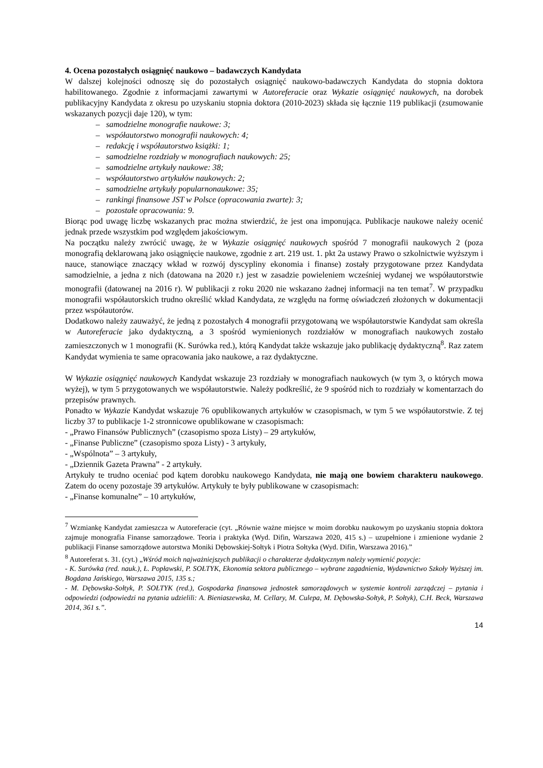4. Ocena pozostałych osiągnięć naukowo – badawczych Kandydata
W dalszej kolejności odnoszę się do pozostałych osiągnięć naukowo-badawczych Kandydata do stopnia doktora habilitowanego. Zgodnie z informacjami zawartymi w Autoreferacie oraz Wykazie osiągnięć naukowych, na dorobek publikacyjny Kandydata z okresu po uzyskaniu stopnia doktora (2010-2023) składa się łącznie 119 publikacji (zsumowanie wskazanych pozycji daje 120), w tym:
– samodzielne monografie naukowe: 3;
– współautorstwo monografii naukowych: 4;
– redakcję i współautorstwo książki: 1;
– samodzielne rozdziały w monografiach naukowych: 25;
– samodzielne artykuły naukowe: 38;
– współautorstwo artykułów naukowych: 2;
– samodzielne artykuły popularnonaukowe: 35;
– rankingi finansowe JST w Polsce (opracowania zwarte): 3;
– pozostałe opracowania: 9.
Biorąc pod uwagę liczbę wskazanych prac można stwierdzić, że jest ona imponująca. Publikacje naukowe należy ocenić jednak przede wszystkim pod względem jakościowym.
Na początku należy zwrócić uwagę, że w Wykazie osiągnięć naukowych spośród 7 monografii naukowych 2 (poza monografią deklarowaną jako osiągnięcie naukowe, zgodnie z art. 219 ust. 1. pkt 2a ustawy Prawo o szkolnictwie wyższym i nauce, stanowiące znaczący wkład w rozwój dyscypliny ekonomia i finanse) zostały przygotowane przez Kandydata samodzielnie, a jedna z nich (datowana na 2020 r.) jest w zasadzie powieleniem wcześniej wydanej we współautorstwie monografii (datowanej na 2016 r). W publikacji z roku 2020 nie wskazano żadnej informacji na ten temat<sup>7</sup>. W przypadku monografii współautorskich trudno określić wkład Kandydata, ze względu na formę oświadczeń złożonych w dokumentacji przez współautorów.
Dodatkowo należy zauważyć, że jedną z pozostałych 4 monografii przygotowaną we współautorstwie Kandydat sam określa w Autoreferacie jako dydaktyczną, a 3 spośród wymienionych rozdziałów w monografiach naukowych zostało zamieszczonych w 1 monografii (K. Surówka red.), którą Kandydat także wskazuje jako publikację dydaktyczną<sup>8</sup>. Raz zatem Kandydat wymienia te same opracowania jako naukowe, a raz dydaktyczne.
W Wykazie osiągnięć naukowych Kandydat wskazuje 23 rozdziały w monografiach naukowych (w tym 3, o których mowa wyżej), w tym 5 przygotowanych we współautorstwie. Należy podkreślić, że 9 spośród nich to rozdziały w komentarzach do przepisów prawnych.
Ponadto w Wykazie Kandydat wskazuje 76 opublikowanych artykułów w czasopismach, w tym 5 we współautorstwie. Z tej liczby 37 to publikacje 1-2 stronnicowe opublikowane w czasopismach:
- „Prawo Finansów Publicznych” (czasopismo spoza Listy) – 29 artykułów,
- „Finanse Publiczne” (czasopismo spoza Listy) - 3 artykuły,
- „Wspólnota” – 3 artykuły,
- „Dziennik Gazeta Prawna” - 2 artykuły.
Artykuły te trudno oceniać pod kątem dorobku naukowego Kandydata, nie mają one bowiem charakteru naukowego. Zatem do oceny pozostaje 39 artykułów. Artykuły te były publikowane w czasopismach:
- „Finanse komunalne” – 10 artykułów,
<sup>7</sup> Wzmiankę Kandydat zamieszcza w Autoreferacie (cyt. „Równie ważne miejsce w moim dorobku naukowym po uzyskaniu stopnia doktora zajmuje monografia Finanse samorządowe. Teoria i praktyka (Wyd. Difin, Warszawa 2020, 415 s.) – uzupełnione i zmienione wydanie 2 publikacji Finanse samorządowe autorstwa Moniki Dębowskiej-Sołtyk i Piotra Sołtyka (Wyd. Difin, Warszawa 2016).”
<sup>8</sup> Autoreferat s. 31. (cyt.) „Wśród moich najważniejszych publikacji o charakterze dydaktycznym należy wymienić pozycje:
- K. Surówka (red. nauk.), Ł. Popławski, P. SOŁTYK, Ekonomia sektora publicznego – wybrane zagadnienia, Wydawnictwo Szkoły Wyższej im. Bogdana Jańskiego, Warszawa 2015, 135 s.;
- M. Dębowska-Sołtyk, P. SOŁTYK (red.), Gospodarka finansowa jednostek samorządowych w systemie kontroli zarządczej – pytania i odpowiedzi (odpowiedzi na pytania udzielili: A. Bieniaszewska, M. Cellary, M. Culepa, M. Dębowska-Sołtyk, P. Sołtyk), C.H. Beck, Warszawa 2014, 361 s.”.
14